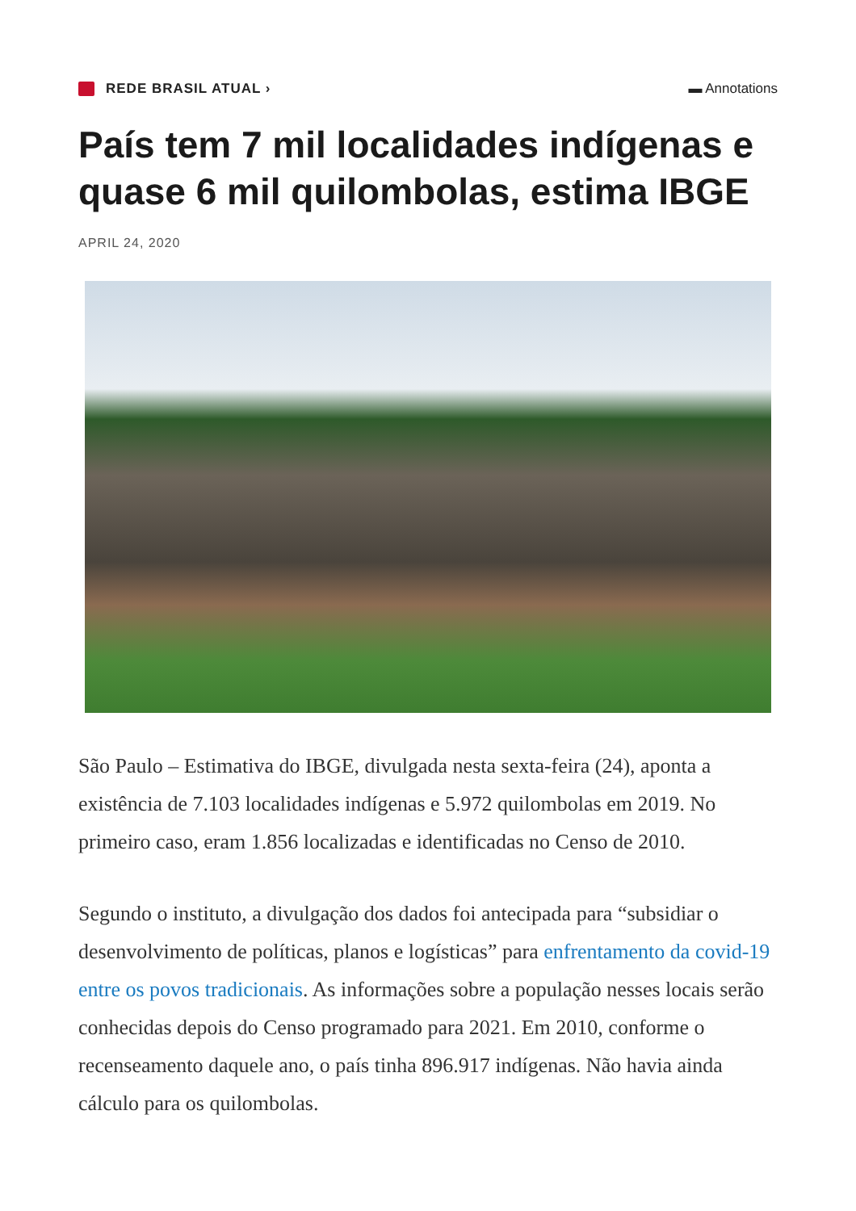REDE BRASIL ATUAL › ▬ Annotations
País tem 7 mil localidades indígenas e quase 6 mil quilombolas, estima IBGE
APRIL 24, 2020
São Paulo – Estimativa do IBGE, divulgada nesta sexta-feira (24), aponta a existência de 7.103 localidades indígenas e 5.972 quilombolas em 2019. No primeiro caso, eram 1.856 localizadas e identificadas no Censo de 2010.
Segundo o instituto, a divulgação dos dados foi antecipada para “subsidiar o desenvolvimento de políticas, planos e logísticas” para enfrentamento da covid-19 entre os povos tradicionais. As informações sobre a população nesses locais serão conhecidas depois do Censo programado para 2021. Em 2010, conforme o recenseamento daquele ano, o país tinha 896.917 indígenas. Não havia ainda cálculo para os quilombolas.